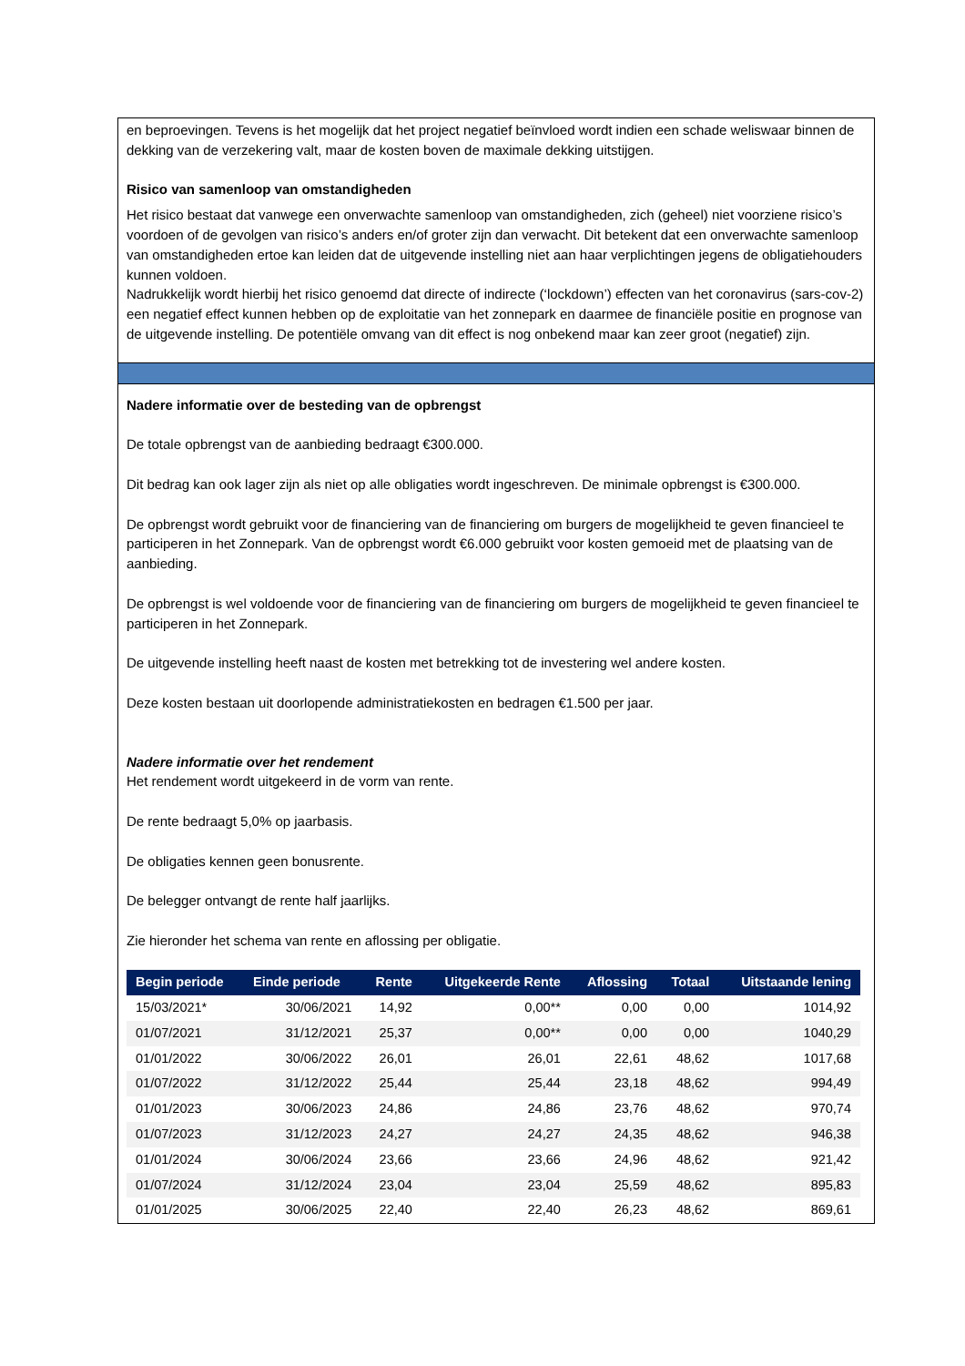en beproevingen. Tevens is het mogelijk dat het project negatief beïnvloed wordt indien een schade weliswaar binnen de dekking van de verzekering valt, maar de kosten boven de maximale dekking uitstijgen.
Risico van samenloop van omstandigheden
Het risico bestaat dat vanwege een onverwachte samenloop van omstandigheden, zich (geheel) niet voorziene risico’s voordoen of de gevolgen van risico’s anders en/of groter zijn dan verwacht. Dit betekent dat een onverwachte samenloop van omstandigheden ertoe kan leiden dat de uitgevende instelling niet aan haar verplichtingen jegens de obligatiehouders kunnen voldoen.
Nadrukkelijk wordt hierbij het risico genoemd dat directe of indirecte (‘lockdown’) effecten van het coronavirus (sars-cov-2) een negatief effect kunnen hebben op de exploitatie van het zonnepark en daarmee de financiële positie en prognose van de uitgevende instelling. De potentiële omvang van dit effect is nog onbekend maar kan zeer groot (negatief) zijn.
Nadere informatie over de besteding van de opbrengst
De totale opbrengst van de aanbieding bedraagt €300.000.
Dit bedrag kan ook lager zijn als niet op alle obligaties wordt ingeschreven. De minimale opbrengst is €300.000.
De opbrengst wordt gebruikt voor de financiering van de financiering om burgers de mogelijkheid te geven financieel te participeren in het Zonnepark. Van de opbrengst wordt €6.000 gebruikt voor kosten gemoeid met de plaatsing van de aanbieding.
De opbrengst is wel voldoende voor de financiering van de financiering om burgers de mogelijkheid te geven financieel te participeren in het Zonnepark.
De uitgevende instelling heeft naast de kosten met betrekking tot de investering wel andere kosten.
Deze kosten bestaan uit doorlopende administratiekosten en bedragen €1.500 per jaar.
Nadere informatie over het rendement
Het rendement wordt uitgekeerd in de vorm van rente.
De rente bedraagt 5,0% op jaarbasis.
De obligaties kennen geen bonusrente.
De belegger ontvangt de rente half jaarlijks.
Zie hieronder het schema van rente en aflossing per obligatie.
| Begin periode | Einde periode | Rente | Uitgekeerde Rente | Aflossing | Totaal | Uitstaande lening |
| --- | --- | --- | --- | --- | --- | --- |
| 15/03/2021* | 30/06/2021 | 14,92 | 0,00** | 0,00 | 0,00 | 1014,92 |
| 01/07/2021 | 31/12/2021 | 25,37 | 0,00** | 0,00 | 0,00 | 1040,29 |
| 01/01/2022 | 30/06/2022 | 26,01 | 26,01 | 22,61 | 48,62 | 1017,68 |
| 01/07/2022 | 31/12/2022 | 25,44 | 25,44 | 23,18 | 48,62 | 994,49 |
| 01/01/2023 | 30/06/2023 | 24,86 | 24,86 | 23,76 | 48,62 | 970,74 |
| 01/07/2023 | 31/12/2023 | 24,27 | 24,27 | 24,35 | 48,62 | 946,38 |
| 01/01/2024 | 30/06/2024 | 23,66 | 23,66 | 24,96 | 48,62 | 921,42 |
| 01/07/2024 | 31/12/2024 | 23,04 | 23,04 | 25,59 | 48,62 | 895,83 |
| 01/01/2025 | 30/06/2025 | 22,40 | 22,40 | 26,23 | 48,62 | 869,61 |